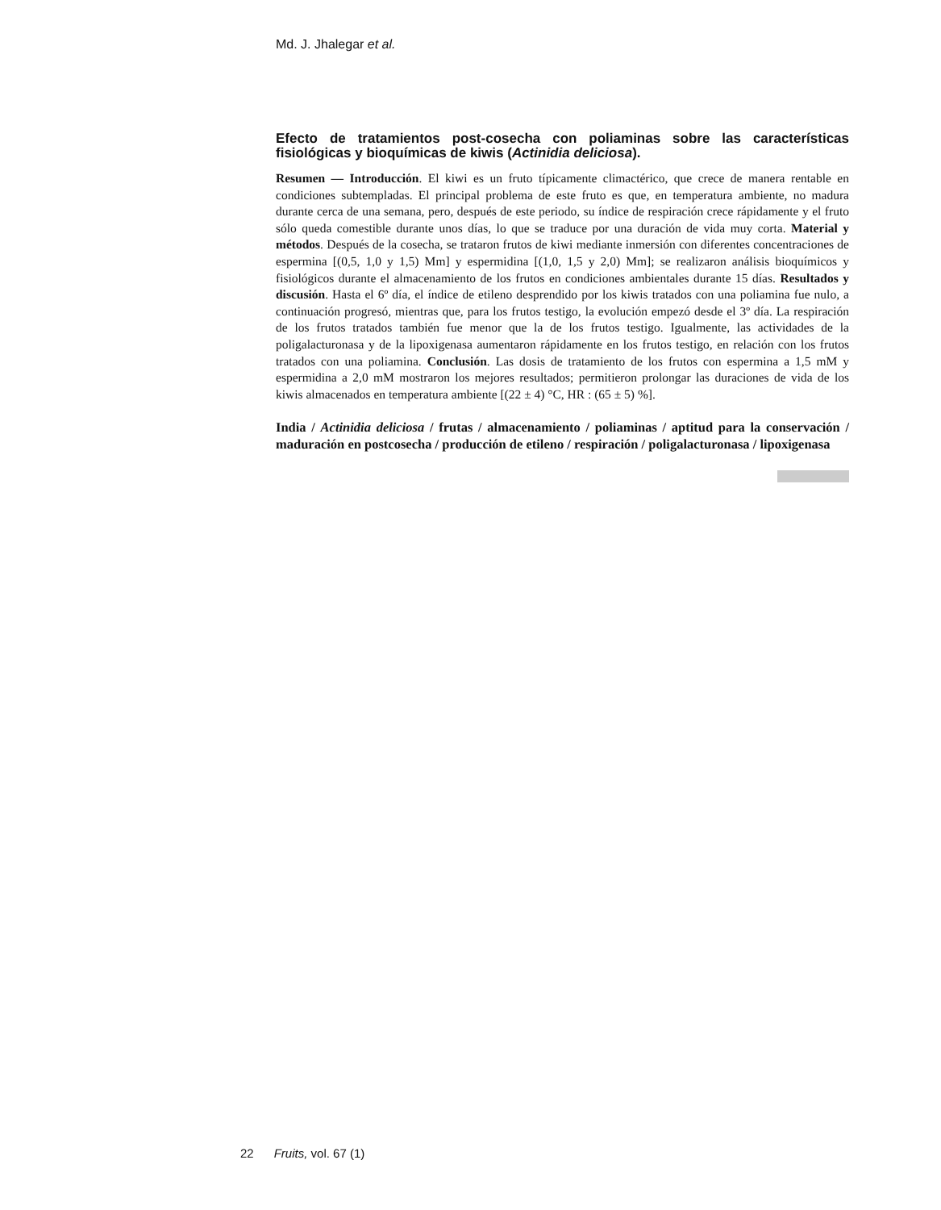Md. J. Jhalegar et al.
Efecto de tratamientos post-cosecha con poliaminas sobre las características fisiológicas y bioquímicas de kiwis (Actinidia deliciosa).
Resumen — Introducción. El kiwi es un fruto típicamente climactérico, que crece de manera rentable en condiciones subtempladas. El principal problema de este fruto es que, en temperatura ambiente, no madura durante cerca de una semana, pero, después de este periodo, su índice de respiración crece rápidamente y el fruto sólo queda comestible durante unos días, lo que se traduce por una duración de vida muy corta. Material y métodos. Después de la cosecha, se trataron frutos de kiwi mediante inmersión con diferentes concentraciones de espermina [(0,5, 1,0 y 1,5) Mm] y espermidina [(1,0, 1,5 y 2,0) Mm]; se realizaron análisis bioquímicos y fisiológicos durante el almacenamiento de los frutos en condiciones ambientales durante 15 días. Resultados y discusión. Hasta el 6º día, el índice de etileno desprendido por los kiwis tratados con una poliamina fue nulo, a continuación progresó, mientras que, para los frutos testigo, la evolución empezó desde el 3º día. La respiración de los frutos tratados también fue menor que la de los frutos testigo. Igualmente, las actividades de la poligalacturonasa y de la lipoxigenasa aumentaron rápidamente en los frutos testigo, en relación con los frutos tratados con una poliamina. Conclusión. Las dosis de tratamiento de los frutos con espermina a 1,5 mM y espermidina a 2,0 mM mostraron los mejores resultados; permitieron prolongar las duraciones de vida de los kiwis almacenados en temperatura ambiente [(22 ± 4) °C, HR : (65 ± 5) %].
India / Actinidia deliciosa / frutas / almacenamiento / poliaminas / aptitud para la conservación / maduración en postcosecha / producción de etileno / respiración / poligalacturonasa / lipoxigenasa
22 Fruits, vol. 67 (1)